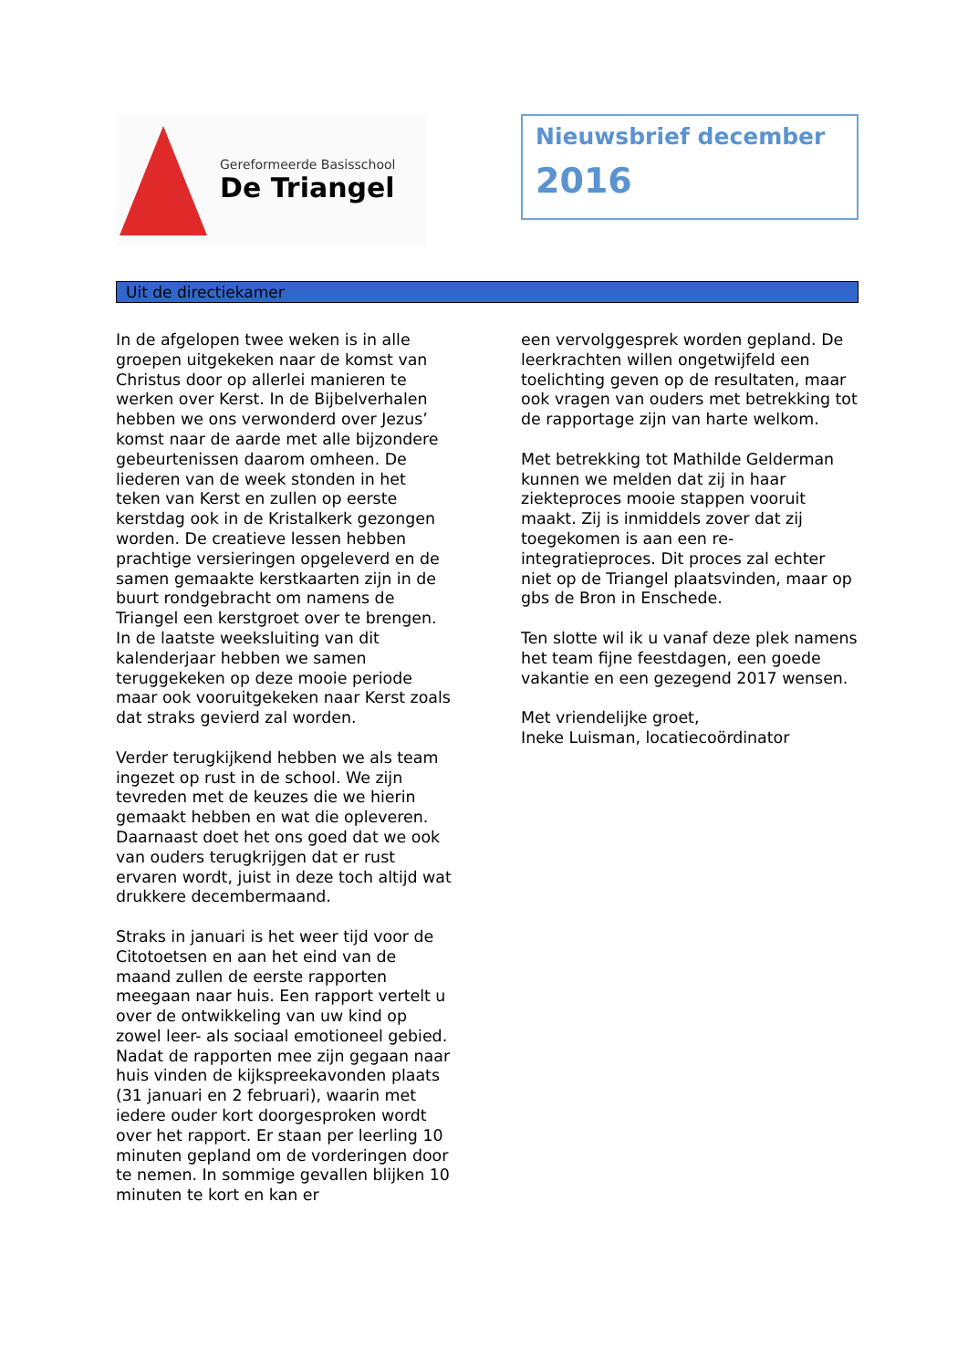Gereformeerde Basisschool
De Triangel
Nieuwsbrief december
2016
Uit de directiekamer
In de afgelopen twee weken is in alle groepen uitgekeken naar de komst van Christus door op allerlei manieren te werken over Kerst. In de Bijbelverhalen hebben we ons verwonderd over Jezus’ komst naar de aarde met alle bijzondere gebeurtenissen daarom omheen. De liederen van de week stonden in het teken van Kerst en zullen op eerste kerstdag ook in de Kristalkerk gezongen worden. De creatieve lessen hebben prachtige versieringen opgeleverd en de samen gemaakte kerstkaarten zijn in de buurt rondgebracht om namens de Triangel een kerstgroet over te brengen. In de laatste weeksluiting van dit kalenderjaar hebben we samen teruggekeken op deze mooie periode maar ook vooruitgekeken naar Kerst zoals dat straks gevierd zal worden.
Verder terugkijkend hebben we als team ingezet op rust in de school. We zijn tevreden met de keuzes die we hierin gemaakt hebben en wat die opleveren. Daarnaast doet het ons goed dat we ook van ouders terugkrijgen dat er rust ervaren wordt, juist in deze toch altijd wat drukkere decembermaand.
Straks in januari is het weer tijd voor de Citotoetsen en aan het eind van de maand zullen de eerste rapporten meegaan naar huis. Een rapport vertelt u over de ontwikkeling van uw kind op zowel leer- als sociaal emotioneel gebied. Nadat de rapporten mee zijn gegaan naar huis vinden de kijkspreekavonden plaats (31 januari en 2 februari), waarin met iedere ouder kort doorgesproken wordt over het rapport. Er staan per leerling 10 minuten gepland om de vorderingen door te nemen. In sommige gevallen blijken 10 minuten te kort en kan er
een vervolggesprek worden gepland. De leerkrachten willen ongetwijfeld een toelichting geven op de resultaten, maar ook vragen van ouders met betrekking tot de rapportage zijn van harte welkom.
Met betrekking tot Mathilde Gelderman kunnen we melden dat zij in haar ziekteproces mooie stappen vooruit maakt. Zij is inmiddels zover dat zij toegekomen is aan een re-integratieproces. Dit proces zal echter niet op de Triangel plaatsvinden, maar op gbs de Bron in Enschede.
Ten slotte wil ik u vanaf deze plek namens het team fijne feestdagen, een goede vakantie en een gezegend 2017 wensen.
Met vriendelijke groet,
Ineke Luisman, locatiecoördinator